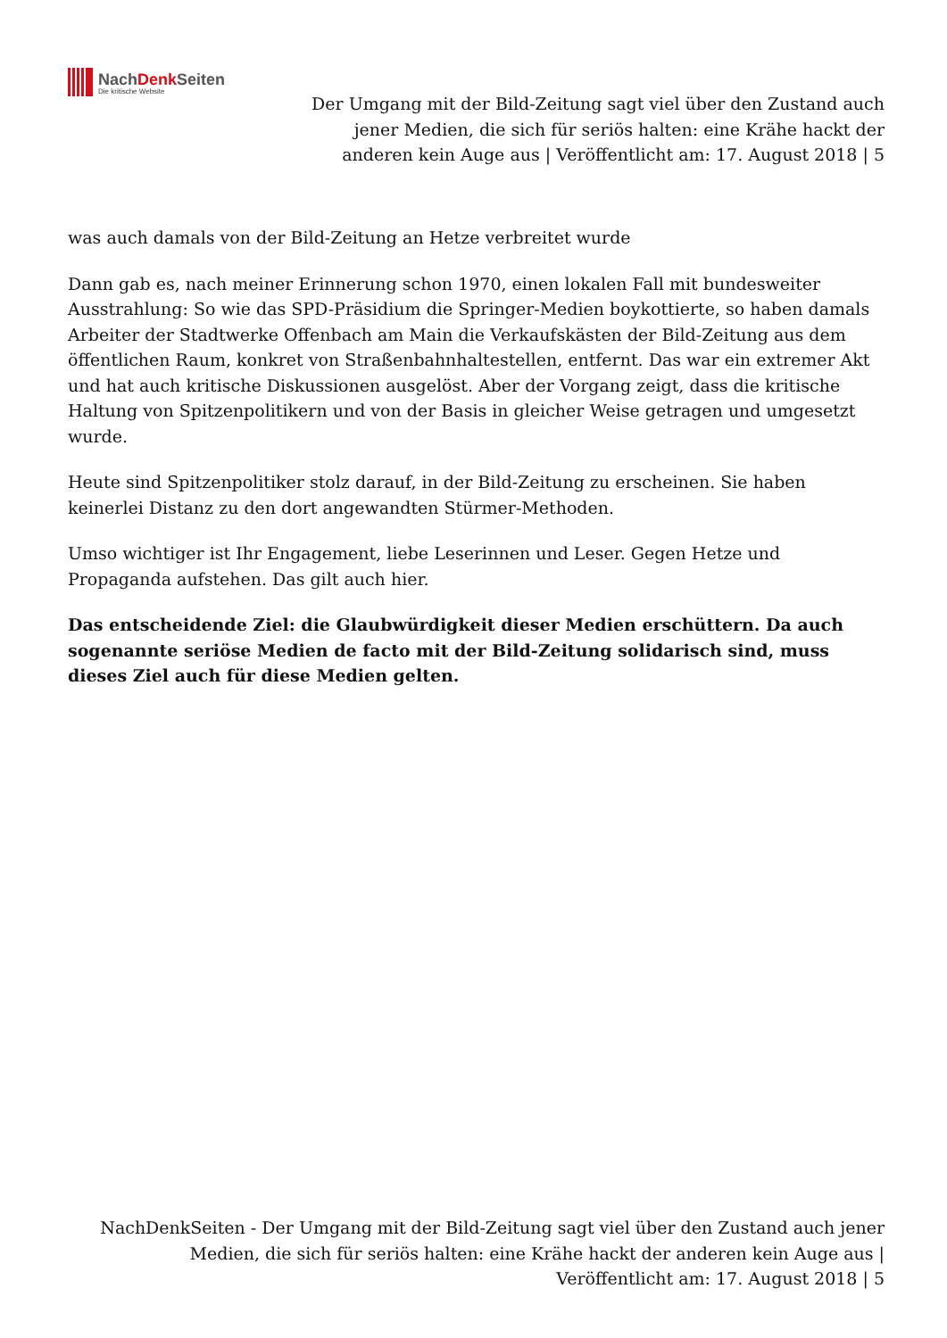NachDenk Seiten
Die kritische Website
Der Umgang mit der Bild-Zeitung sagt viel über den Zustand auch jener Medien, die sich für seriös halten: eine Krähe hackt der anderen kein Auge aus | Veröffentlicht am: 17. August 2018 | 5
was auch damals von der Bild-Zeitung an Hetze verbreitet wurde
Dann gab es, nach meiner Erinnerung schon 1970, einen lokalen Fall mit bundesweiter Ausstrahlung: So wie das SPD-Präsidium die Springer-Medien boykottierte, so haben damals Arbeiter der Stadtwerke Offenbach am Main die Verkaufskästen der Bild-Zeitung aus dem öffentlichen Raum, konkret von Straßenbahnhaltestellen, entfernt. Das war ein extremer Akt und hat auch kritische Diskussionen ausgelöst. Aber der Vorgang zeigt, dass die kritische Haltung von Spitzenpolitikern und von der Basis in gleicher Weise getragen und umgesetzt wurde.
Heute sind Spitzenpolitiker stolz darauf, in der Bild-Zeitung zu erscheinen. Sie haben keinerlei Distanz zu den dort angewandten Stürmer-Methoden.
Umso wichtiger ist Ihr Engagement, liebe Leserinnen und Leser. Gegen Hetze und Propaganda aufstehen. Das gilt auch hier.
Das entscheidende Ziel: die Glaubwürdigkeit dieser Medien erschüttern. Da auch sogenannte seriöse Medien de facto mit der Bild-Zeitung solidarisch sind, muss dieses Ziel auch für diese Medien gelten.
NachDenkSeiten - Der Umgang mit der Bild-Zeitung sagt viel über den Zustand auch jener Medien, die sich für seriös halten: eine Krähe hackt der anderen kein Auge aus | Veröffentlicht am: 17. August 2018 | 5